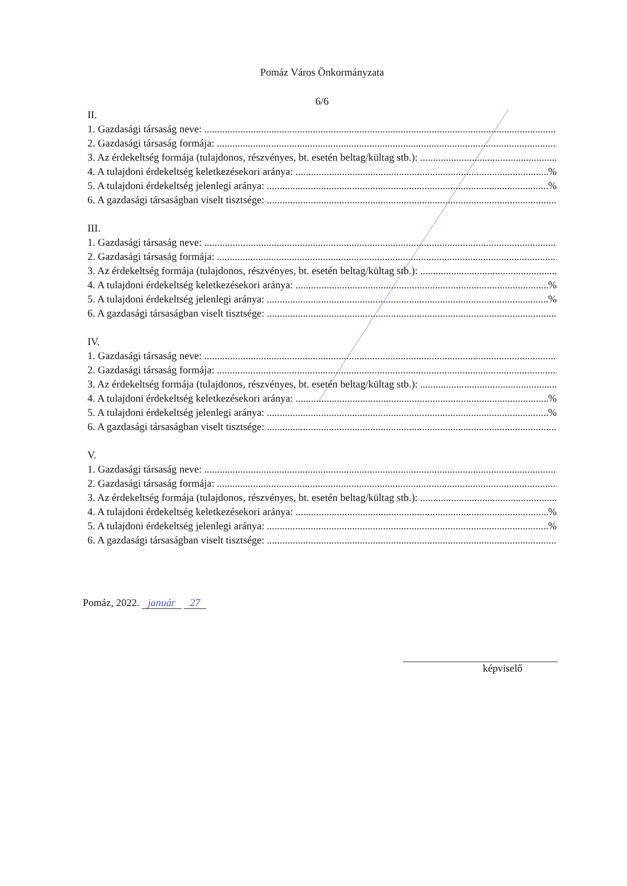Pomáz Város Önkormányzata
6/6
II.
1. Gazdasági társaság neve:
2. Gazdasági társaság formája:
3. Az érdekeltség formája (tulajdonos, részvényes, bt. esetén beltag/kültag stb.):
4. A tulajdoni érdekeltség keletkezésekori aránya: %
5. A tulajdoni érdekeltség jelenlegi aránya: %
6. A gazdasági társaságban viselt tisztsége:
III.
1. Gazdasági társaság neve:
2. Gazdasági társaság formája:
3. Az érdekeltség formája (tulajdonos, részvényes, bt. esetén beltag/kültag stb.):
4. A tulajdoni érdekeltség keletkezésekori aránya: %
5. A tulajdoni érdekeltség jelenlegi aránya: %
6. A gazdasági társaságban viselt tisztsége:
IV.
1. Gazdasági társaság neve:
2. Gazdasági társaság formája:
3. Az érdekeltség formája (tulajdonos, részvényes, bt. esetén beltag/kültag stb.):
4. A tulajdoni érdekeltség keletkezésekori aránya: %
5. A tulajdoni érdekeltség jelenlegi aránya: %
6. A gazdasági társaságban viselt tisztsége:
V.
1. Gazdasági társaság neve:
2. Gazdasági társaság formája:
3. Az érdekeltség formája (tulajdonos, részvényes, bt. esetén beltag/kültag stb.):
4. A tulajdoni érdekeltség keletkezésekori aránya: %
5. A tulajdoni érdekeltség jelenlegi aránya: %
6. A gazdasági társaságban viselt tisztsége:
Pomáz, 2022. január 27
képviselő